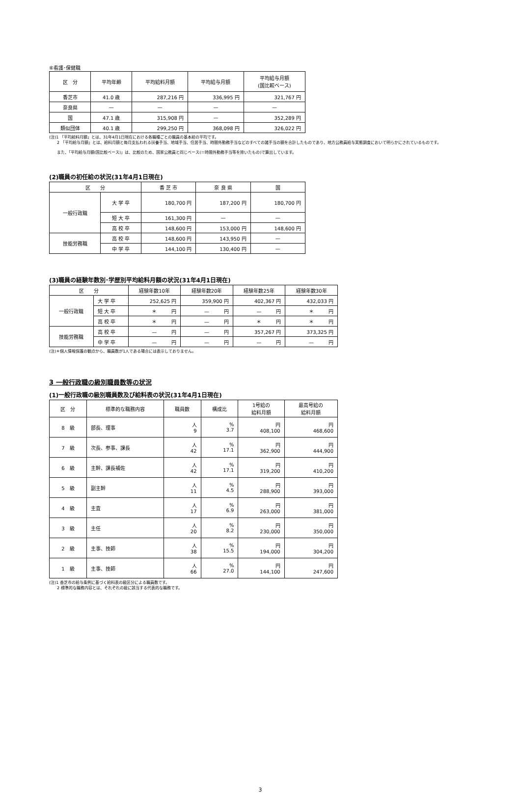⑥看護･保健職
| 区 分 | 平均年齢 | 平均給料月額 | 平均給与月額 | 平均給与月額 (国比較ベース) |
| --- | --- | --- | --- | --- |
| 香芝市 | 41.0 歳 | 287,216 円 | 336,995 円 | 321,767 円 |
| 奈良県 | — | — | — | — |
| 国 | 47.1 歳 | 315,908 円 | — | 352,289 円 |
| 類似団体 | 40.1 歳 | 299,250 円 | 368,098 円 | 326,022 円 |
(注)1 「平均給料月額」とは、31年4月1日現在における各職種ごとの職員の基本給の平均です。
　　2 「平均給与月額」とは、給料月額と毎月支払われる扶養手当、地域手当、住居手当、時間外勤務手当などのすべての諸手当の額を合計したものであり、地方公務員給与実態調査において明らかにされているものです。
　　また、「平均給与月額(国比較ベース)」は、比較のため、国家公務員と同じベース(＝時間外勤務手当等を除いたもの)で算出しています。
(2)職員の初任給の状況(31年4月1日現在)
| 区 分 | | 香 芝 市 | 奈 良 県 | 国 |
| --- | --- | --- | --- | --- |
| 一般行政職 | 大 学 卒 | 180,700 円 | 187,200 円 | 180,700 円 |
| | 短 大 卒 | 161,300 円 | — | — |
| | 高 校 卒 | 148,600 円 | 153,000 円 | 148,600 円 |
| 技能労務職 | 高 校 卒 | 148,600 円 | 143,950 円 | — |
| | 中 学 卒 | 144,100 円 | 130,400 円 | — |
(3)職員の経験年数別･学歴別平均給料月額の状況(31年4月1日現在)
| 区 分 | | 経験年数10年 | 経験年数20年 | 経験年数25年 | 経験年数30年 |
| --- | --- | --- | --- | --- | --- |
| 一般行政職 | 大 学 卒 | 252,625 円 | 359,900 円 | 402,367 円 | 432,033 円 |
| | 短 大 卒 | ＊ 円 | — 円 | — 円 | ＊ 円 |
| | 高 校 卒 | ＊ 円 | — 円 | ＊ 円 | ＊ 円 |
| 技能労務職 | 高 校 卒 | — 円 | — 円 | 357,267 円 | 373,325 円 |
| | 中 学 卒 | — 円 | — 円 | — 円 | — 円 |
(注)＊個人情報保護の観点から、職員数が1人である場合には表示しておりません。
3 一般行政職の級別職員数等の状況
(1)一般行政職の級別職員数及び給料表の状況(31年4月1日現在)
| 区 分 | 標準的な職務内容 | 職員数 | 構成比 | 1号給の 給料月額 | 最高号給の 給料月額 |
| --- | --- | --- | --- | --- | --- |
| 8 級 | 部長、理事 | 人 9 | % 3.7 | 円 408,100 | 円 468,600 |
| 7 級 | 次長、参事、課長 | 人 42 | % 17.1 | 円 362,900 | 円 444,900 |
| 6 級 | 主幹、課長補佐 | 人 42 | % 17.1 | 円 319,200 | 円 410,200 |
| 5 級 | 副主幹 | 人 11 | % 4.5 | 円 288,900 | 円 393,000 |
| 4 級 | 主査 | 人 17 | % 6.9 | 円 263,000 | 円 381,000 |
| 3 級 | 主任 | 人 20 | % 8.2 | 円 230,000 | 円 350,000 |
| 2 級 | 主事、技師 | 人 38 | % 15.5 | 円 194,000 | 円 304,200 |
| 1 級 | 主事、技師 | 人 66 | % 27.0 | 円 144,100 | 円 247,600 |
(注)1 香芝市の給与条例に基づく給料表の級区分による職員数です。
　　2 標準的な職務内容とは、それぞれの級に該当する代表的な職務です。
3